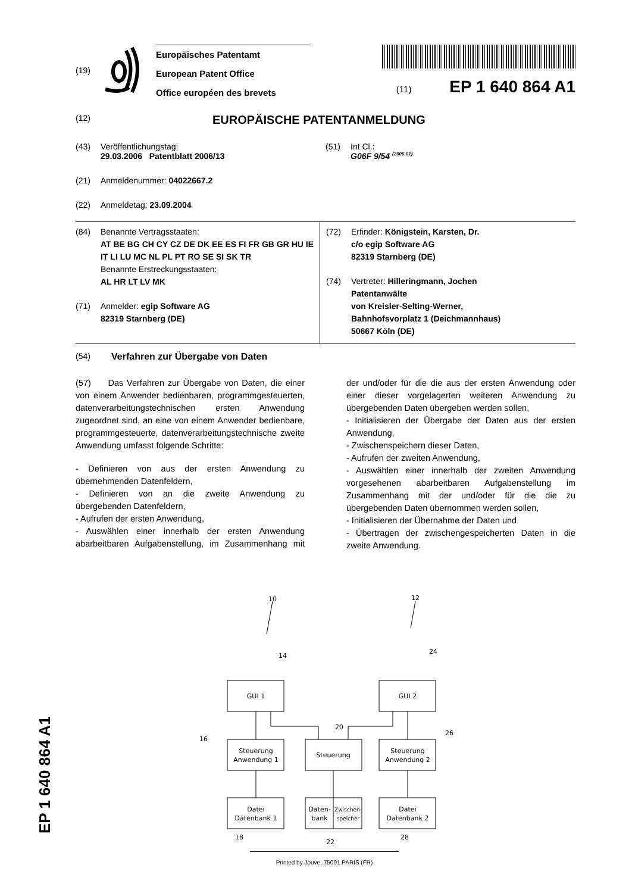(19)
Europäisches Patentamt
European Patent Office
Office européen des brevets
(11) EP 1 640 864 A1
(12)
EUROPÄISCHE PATENTANMELDUNG
(43) Veröffentlichungstag:
29.03.2006 Patentblatt 2006/13
(51) Int Cl.:
G06F 9/54 <sup>(2006.01)</sup>
(21) Anmeldenummer: 04022667.2
(22) Anmeldetag: 23.09.2004
(84) Benannte Vertragsstaaten:
AT BE BG CH CY CZ DE DK EE ES FI FR GB GR HU IE IT LI LU MC NL PL PT RO SE SI SK TR
Benannte Erstreckungsstaaten:
AL HR LT LV MK
(71) Anmelder: egip Software AG
82319 Starnberg (DE)
(72) Erfinder: Königstein, Karsten, Dr.
c/o egip Software AG
82319 Starnberg (DE)
(74) Vertreter: Hilleringmann, Jochen
Patentanwälte
von Kreisler-Selting-Werner,
Bahnhofsvorplatz 1 (Deichmannhaus)
50667 Köln (DE)
(54) Verfahren zur Übergabe von Daten
(57) Das Verfahren zur Übergabe von Daten, die einer von einem Anwender bedienbaren, programmgesteuerten, datenverarbeitungstechnischen ersten Anwendung zugeordnet sind, an eine von einem Anwender bedienbare, programmgesteuerte, datenverarbeitungstechnische zweite Anwendung umfasst folgende Schritte:
- Definieren von aus der ersten Anwendung zu übernehmenden Datenfeldern,
- Definieren von an die zweite Anwendung zu übergebenden Datenfeldern,
- Aufrufen der ersten Anwendung,
- Auswählen einer innerhalb der ersten Anwendung abarbeitbaren Aufgabenstellung, im Zusammenhang mit der und/oder für die die aus der ersten Anwendung oder einer dieser vorgelagerten weiteren Anwendung zu übergebenden Daten übergeben werden sollen,
- Initialisieren der Übergabe der Daten aus der ersten Anwendung,
- Zwischenspeichern dieser Daten,
- Aufrufen der zweiten Anwendung,
- Auswählen einer innerhalb der zweiten Anwendung vorgesehenen abarbeitbaren Aufgabenstellung im Zusammenhang mit der und/oder für die die zu übergebenden Daten übernommen werden sollen,
- Initialisieren der Übernahme der Daten und
- Übertragen der zwischengespeicherten Daten in die zweite Anwendung.
GUI 1
GUI 2
Steuerung
Anwendung 1
Steuerung
Steuerung
Anwendung 2
Datei
Datenbank 1
Daten-
bank
Zwischen-
speicher
Datei
Datenbank 2
10
12
14
24
20
26
16
18
22
28
EP 1 640 864 A1
Printed by Jouve, 75001 PARIS (FR)